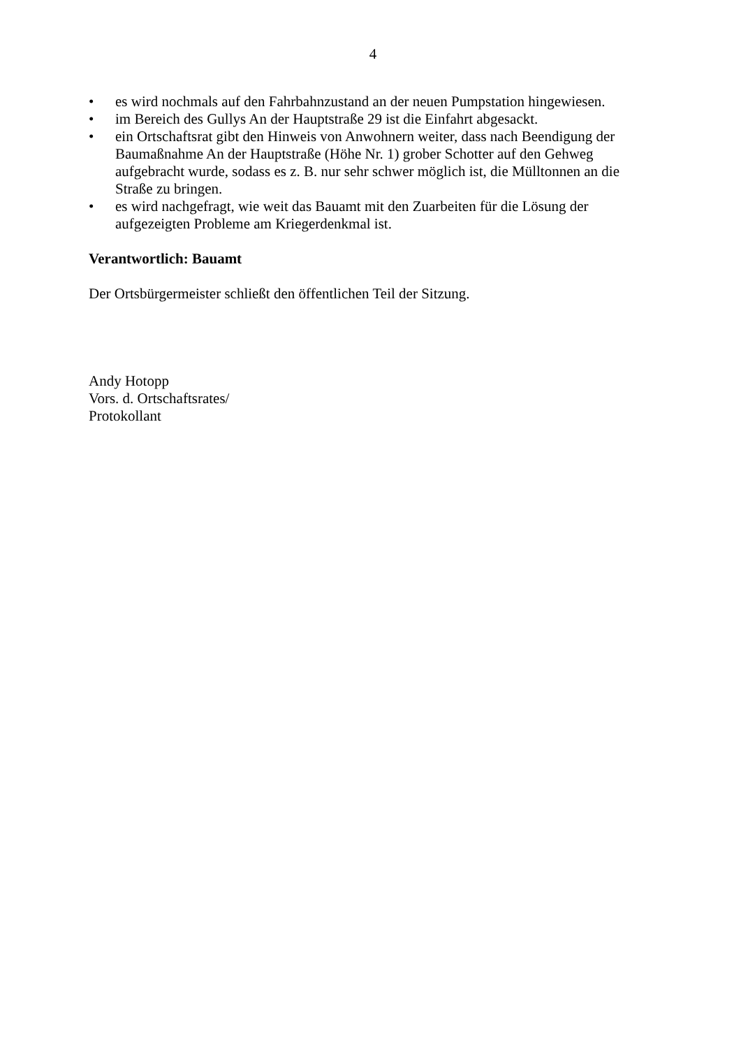4
• es wird nochmals auf den Fahrbahnzustand an der neuen Pumpstation hingewiesen.
• im Bereich des Gullys An der Hauptstraße 29 ist die Einfahrt abgesackt.
• ein Ortschaftsrat gibt den Hinweis von Anwohnern weiter, dass nach Beendigung der Baumaßnahme An der Hauptstraße (Höhe Nr. 1) grober Schotter auf den Gehweg aufgebracht wurde, sodass es z. B. nur sehr schwer möglich ist, die Mülltonnen an die Straße zu bringen.
• es wird nachgefragt, wie weit das Bauamt mit den Zuarbeiten für die Lösung der aufgezeigten Probleme am Kriegerdenkmal ist.
Verantwortlich: Bauamt
Der Ortsbürgermeister schließt den öffentlichen Teil der Sitzung.
Andy Hotopp
Vors. d. Ortschaftsrates/
Protokollant